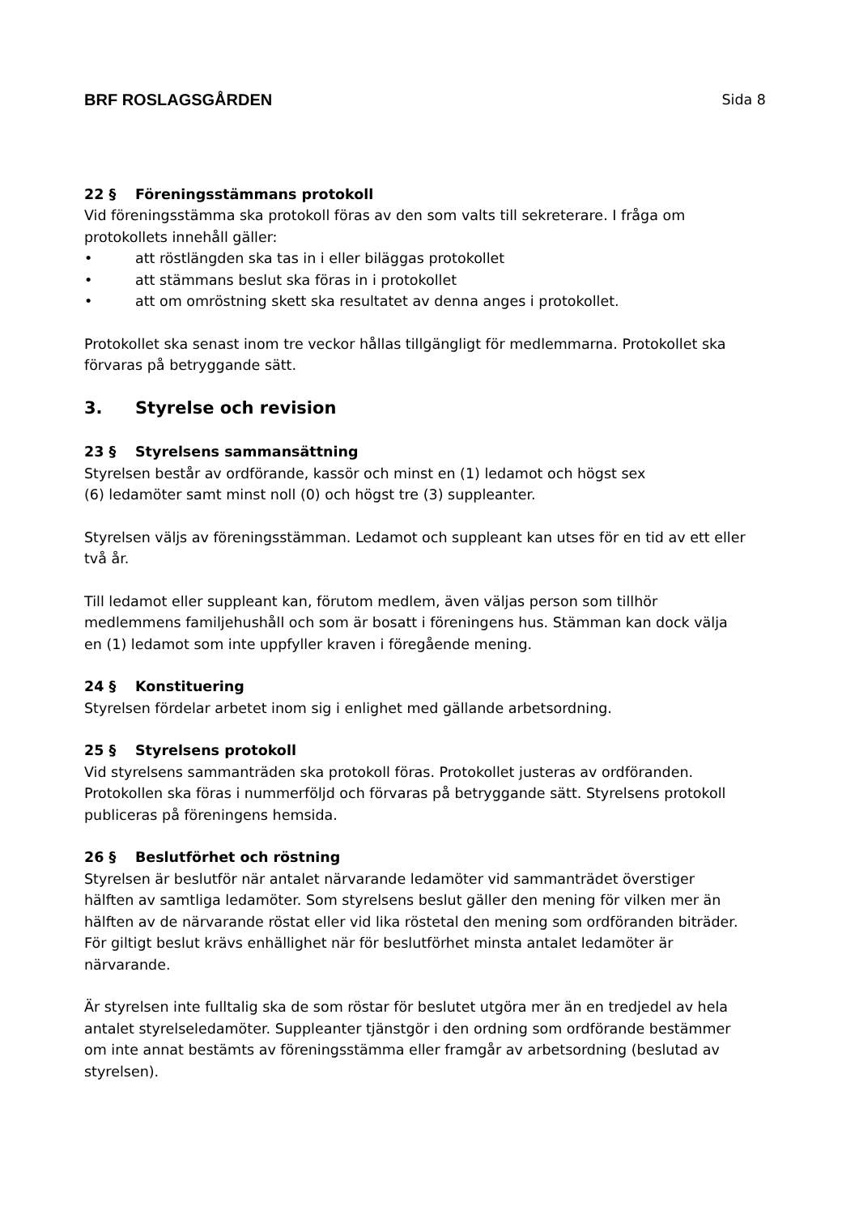BRF ROSLAGSGÅRDEN Sida 8
22 § Föreningsstämmans protokoll
Vid föreningsstämma ska protokoll föras av den som valts till sekreterare. I fråga om protokollets innehåll gäller:
• att röstlängden ska tas in i eller biläggas protokollet
• att stämmans beslut ska föras in i protokollet
• att om omröstning skett ska resultatet av denna anges i protokollet.
Protokollet ska senast inom tre veckor hållas tillgängligt för medlemmarna. Protokollet ska förvaras på betryggande sätt.
3. Styrelse och revision
23 § Styrelsens sammansättning
Styrelsen består av ordförande, kassör och minst en (1) ledamot och högst sex
(6) ledamöter samt minst noll (0) och högst tre (3) suppleanter.
Styrelsen väljs av föreningsstämman. Ledamot och suppleant kan utses för en tid av ett eller två år.
Till ledamot eller suppleant kan, förutom medlem, även väljas person som tillhör medlemmens familjehushåll och som är bosatt i föreningens hus. Stämman kan dock välja en (1) ledamot som inte uppfyller kraven i föregående mening.
24 § Konstituering
Styrelsen fördelar arbetet inom sig i enlighet med gällande arbetsordning.
25 § Styrelsens protokoll
Vid styrelsens sammanträden ska protokoll föras. Protokollet justeras av ordföranden. Protokollen ska föras i nummerföljd och förvaras på betryggande sätt. Styrelsens protokoll publiceras på föreningens hemsida.
26 § Beslutförhet och röstning
Styrelsen är beslutför när antalet närvarande ledamöter vid sammanträdet överstiger hälften av samtliga ledamöter. Som styrelsens beslut gäller den mening för vilken mer än hälften av de närvarande röstat eller vid lika röstetal den mening som ordföranden biträder. För giltigt beslut krävs enhällighet när för beslutförhet minsta antalet ledamöter är närvarande.
Är styrelsen inte fulltalig ska de som röstar för beslutet utgöra mer än en tredjedel av hela antalet styrelseledamöter. Suppleanter tjänstgör i den ordning som ordförande bestämmer om inte annat bestämts av föreningsstämma eller framgår av arbetsordning (beslutad av styrelsen).